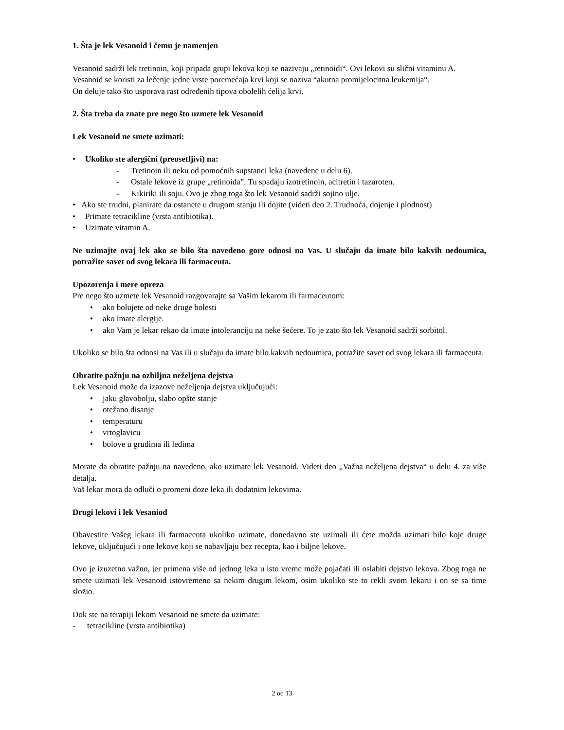1. Šta je lek Vesanoid i čemu je namenjen
Vesanoid sadrži lek tretinoin, koji pripada grupi lekova koji se nazivaju „retinoidi“. Ovi lekovi su slični vitaminu A.
Vesanoid se koristi za lečenje jedne vrste poremećaja krvi koji se naziva “akutna promijelocitna leukemija“.
On deluje tako što usporava rast određenih tipova obolelih ćelija krvi.
2. Šta treba da znate pre nego što uzmete lek Vesanoid
Lek Vesanoid ne smete uzimati:
• Ukoliko ste alergični (preosetljivi) na:
- Tretinoin ili neku od pomoćnih supstanci leka (navedene u delu 6).
- Ostale lekove iz grupe „retinoida”. Tu spadaju izotretinoin, acitretin i tazaroten.
- Kikiriki ili soju. Ovo je zbog toga što lek Vesanoid sadrži sojino ulje.
• Ako ste trudni, planirate da ostanete u drugom stanju ili dojite (videti deo 2. Trudnoća, dojenje i plodnost)
• Primate tetracikline (vrsta antibiotika).
• Uzimate vitamin A.
Ne uzimajte ovaj lek ako se bilo šta navedeno gore odnosi na Vas. U slučaju da imate bilo kakvih nedoumica, potražite savet od svog lekara ili farmaceuta.
Upozorenja i mere opreza
Pre nego što uzmete lek Vesanoid razgovarajte sa Vašim lekarom ili farmaceutom:
• ako bolujete od neke druge bolesti
• ako imate alergije.
• ako Vam je lekar rekao da imate intoleranciju na neke šećere. To je zato što lek Vesanoid sadrži sorbitol.
Ukoliko se bilo šta odnosi na Vas ili u slučaju da imate bilo kakvih nedoumica, potražite savet od svog lekara ili farmaceuta.
Obratite pažnju na ozbiljna neželjena dejstva
Lek Vesanoid može da izazove neželjenja dejstva uključujući:
• jaku glavobolju, slabo opšte stanje
• otežano disanje
• temperaturu
• vrtoglavicu
• bolove u grudima ili leđima
Morate da obratite pažnju na navedeno, ako uzimate lek Vesanoid. Videti deo „Važna neželjena dejstva“ u delu 4. za više detalja.
Vaš lekar mora da odluči o promeni doze leka ili dodatnim lekovima.
Drugi lekovi i lek Vesaniod
Obavestite Vašeg lekara ili farmaceuta ukoliko uzimate, donedavno ste uzimali ili ćete možda uzimati bilo koje druge lekove, uključujući i one lekove koji se nabavljaju bez recepta, kao i biljne lekove.
Ovo je izuzetno važno, jer primena više od jednog leka u isto vreme može pojačati ili oslabiti dejstvo lekova. Zbog toga ne smete uzimati lek Vesanoid istovremeno sa nekim drugim lekom, osim ukoliko ste to rekli svom lekaru i on se sa time složio.
Dok ste na terapiji lekom Vesanoid ne smete da uzimate:
- tetracikline (vrsta antibiotika)
2 od 13